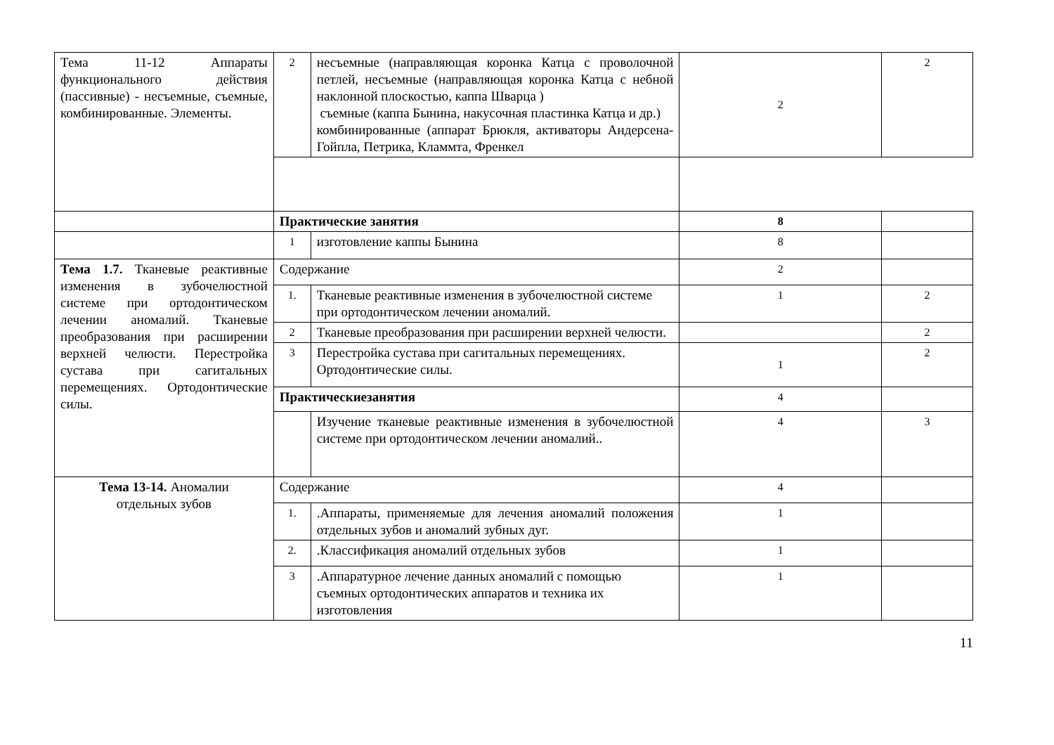| Тема 11-12 Аппараты функционального действия (пассивные) - несъемные, съемные, комбинированные. Элементы. | 2 | несъемные (направляющая коронка Катца с проволочной петлей, несъемные (направляющая коронка Катца с небной наклонной плоскостью, каппа Шварца ) съемные (каппа Бынина, накусочная пластинка Катца и др.) комбинированные (аппарат Брюкля, активаторы Андерсена-Гойпла, Петрика, Кламмта, Френкел | 2 | 2 |
| | Практические занятия | | 8 | |
| | 1 | изготовление каппы Бынина | 8 | |
| Тема 1.7. Тканевые реактивные изменения в зубочелюстной системе при ортодонтическом лечении аномалий. Тканевые преобразования при расширении верхней челюсти. Перестройка сустава при сагитальных перемещениях. Ортодонтические силы. | Содержание | | 2 | |
| | 1. | Тканевые реактивные изменения в зубочелюстной системе при ортодонтическом лечении аномалий. | 1 | 2 |
| | 2 | Тканевые преобразования при расширении верхней челюсти. | | 2 |
| | 3 | Перестройка сустава при сагитальных перемещениях. Ортодонтические силы. | 1 | 2 |
| | Практическиезанятия | | 4 | |
| | | Изучение тканевые реактивные изменения в зубочелюстной системе при ортодонтическом лечении аномалий.. | 4 | 3 |
| Тема 13-14. Аномалии отдельных зубов | Содержание | | 4 | |
| | 1. | .Аппараты, применяемые для лечения аномалий положения отдельных зубов и аномалий зубных дуг. | 1 | |
| | 2. | .Классификация аномалий отдельных зубов | 1 | |
| | 3 | .Аппаратурное лечение данных аномалий с помощью съемных ортодонтических аппаратов и техника их изготовления | 1 | |
11